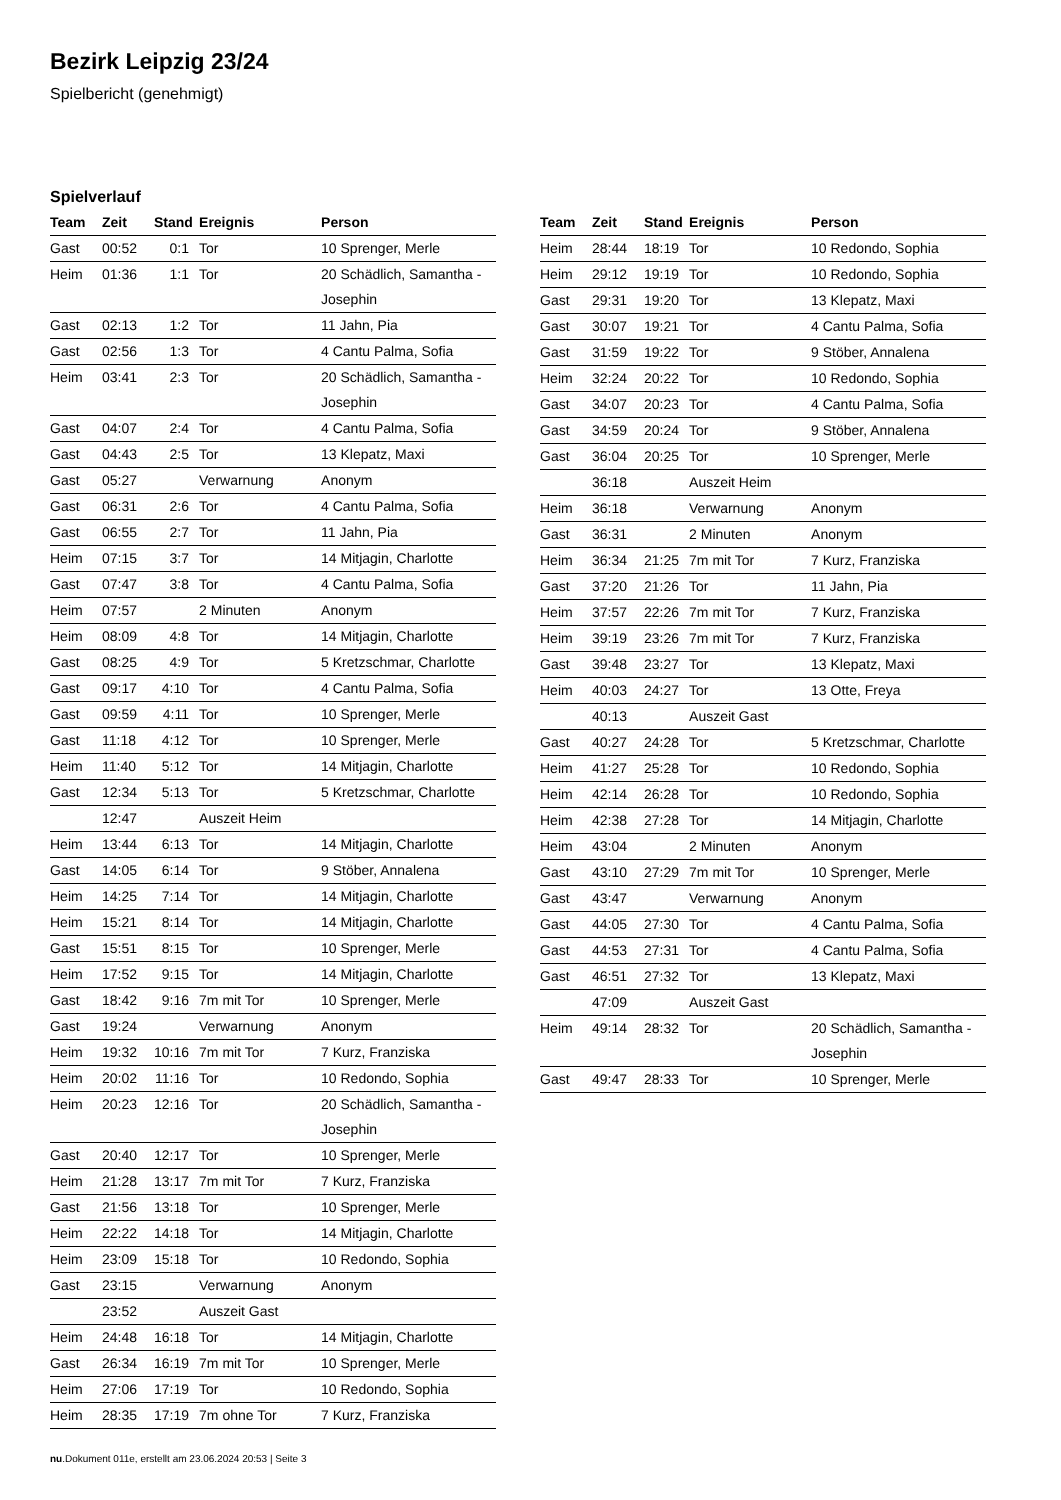Bezirk Leipzig 23/24
Spielbericht (genehmigt)
Spielverlauf
| Team | Zeit | Stand | Ereignis | Person |
| --- | --- | --- | --- | --- |
| Gast | 00:52 | 0:1 | Tor | 10 Sprenger, Merle |
| Heim | 01:36 | 1:1 | Tor | 20 Schädlich, Samantha - Josephin |
| Gast | 02:13 | 1:2 | Tor | 11 Jahn, Pia |
| Gast | 02:56 | 1:3 | Tor | 4 Cantu Palma, Sofia |
| Heim | 03:41 | 2:3 | Tor | 20 Schädlich, Samantha - Josephin |
| Gast | 04:07 | 2:4 | Tor | 4 Cantu Palma, Sofia |
| Gast | 04:43 | 2:5 | Tor | 13 Klepatz, Maxi |
| Gast | 05:27 | | Verwarnung | Anonym |
| Gast | 06:31 | 2:6 | Tor | 4 Cantu Palma, Sofia |
| Gast | 06:55 | 2:7 | Tor | 11 Jahn, Pia |
| Heim | 07:15 | 3:7 | Tor | 14 Mitjagin, Charlotte |
| Gast | 07:47 | 3:8 | Tor | 4 Cantu Palma, Sofia |
| Heim | 07:57 | | 2 Minuten | Anonym |
| Heim | 08:09 | 4:8 | Tor | 14 Mitjagin, Charlotte |
| Gast | 08:25 | 4:9 | Tor | 5 Kretzschmar, Charlotte |
| Gast | 09:17 | 4:10 | Tor | 4 Cantu Palma, Sofia |
| Gast | 09:59 | 4:11 | Tor | 10 Sprenger, Merle |
| Gast | 11:18 | 4:12 | Tor | 10 Sprenger, Merle |
| Heim | 11:40 | 5:12 | Tor | 14 Mitjagin, Charlotte |
| Gast | 12:34 | 5:13 | Tor | 5 Kretzschmar, Charlotte |
| | 12:47 | | Auszeit Heim | |
| Heim | 13:44 | 6:13 | Tor | 14 Mitjagin, Charlotte |
| Gast | 14:05 | 6:14 | Tor | 9 Stöber, Annalena |
| Heim | 14:25 | 7:14 | Tor | 14 Mitjagin, Charlotte |
| Heim | 15:21 | 8:14 | Tor | 14 Mitjagin, Charlotte |
| Gast | 15:51 | 8:15 | Tor | 10 Sprenger, Merle |
| Heim | 17:52 | 9:15 | Tor | 14 Mitjagin, Charlotte |
| Gast | 18:42 | 9:16 | 7m mit Tor | 10 Sprenger, Merle |
| Gast | 19:24 | | Verwarnung | Anonym |
| Heim | 19:32 | 10:16 | 7m mit Tor | 7 Kurz, Franziska |
| Heim | 20:02 | 11:16 | Tor | 10 Redondo, Sophia |
| Heim | 20:23 | 12:16 | Tor | 20 Schädlich, Samantha - Josephin |
| Gast | 20:40 | 12:17 | Tor | 10 Sprenger, Merle |
| Heim | 21:28 | 13:17 | 7m mit Tor | 7 Kurz, Franziska |
| Gast | 21:56 | 13:18 | Tor | 10 Sprenger, Merle |
| Heim | 22:22 | 14:18 | Tor | 14 Mitjagin, Charlotte |
| Heim | 23:09 | 15:18 | Tor | 10 Redondo, Sophia |
| Gast | 23:15 | | Verwarnung | Anonym |
| | 23:52 | | Auszeit Gast | |
| Heim | 24:48 | 16:18 | Tor | 14 Mitjagin, Charlotte |
| Gast | 26:34 | 16:19 | 7m mit Tor | 10 Sprenger, Merle |
| Heim | 27:06 | 17:19 | Tor | 10 Redondo, Sophia |
| Heim | 28:35 | 17:19 | 7m ohne Tor | 7 Kurz, Franziska |
| Team | Zeit | Stand | Ereignis | Person |
| --- | --- | --- | --- | --- |
| Heim | 28:44 | 18:19 | Tor | 10 Redondo, Sophia |
| Heim | 29:12 | 19:19 | Tor | 10 Redondo, Sophia |
| Gast | 29:31 | 19:20 | Tor | 13 Klepatz, Maxi |
| Gast | 30:07 | 19:21 | Tor | 4 Cantu Palma, Sofia |
| Gast | 31:59 | 19:22 | Tor | 9 Stöber, Annalena |
| Heim | 32:24 | 20:22 | Tor | 10 Redondo, Sophia |
| Gast | 34:07 | 20:23 | Tor | 4 Cantu Palma, Sofia |
| Gast | 34:59 | 20:24 | Tor | 9 Stöber, Annalena |
| Gast | 36:04 | 20:25 | Tor | 10 Sprenger, Merle |
| | 36:18 | | Auszeit Heim | |
| Heim | 36:18 | | Verwarnung | Anonym |
| Gast | 36:31 | | 2 Minuten | Anonym |
| Heim | 36:34 | 21:25 | 7m mit Tor | 7 Kurz, Franziska |
| Gast | 37:20 | 21:26 | Tor | 11 Jahn, Pia |
| Heim | 37:57 | 22:26 | 7m mit Tor | 7 Kurz, Franziska |
| Heim | 39:19 | 23:26 | 7m mit Tor | 7 Kurz, Franziska |
| Gast | 39:48 | 23:27 | Tor | 13 Klepatz, Maxi |
| Heim | 40:03 | 24:27 | Tor | 13 Otte, Freya |
| | 40:13 | | Auszeit Gast | |
| Gast | 40:27 | 24:28 | Tor | 5 Kretzschmar, Charlotte |
| Heim | 41:27 | 25:28 | Tor | 10 Redondo, Sophia |
| Heim | 42:14 | 26:28 | Tor | 10 Redondo, Sophia |
| Heim | 42:38 | 27:28 | Tor | 14 Mitjagin, Charlotte |
| Heim | 43:04 | | 2 Minuten | Anonym |
| Gast | 43:10 | 27:29 | 7m mit Tor | 10 Sprenger, Merle |
| Gast | 43:47 | | Verwarnung | Anonym |
| Gast | 44:05 | 27:30 | Tor | 4 Cantu Palma, Sofia |
| Gast | 44:53 | 27:31 | Tor | 4 Cantu Palma, Sofia |
| Gast | 46:51 | 27:32 | Tor | 13 Klepatz, Maxi |
| | 47:09 | | Auszeit Gast | |
| Heim | 49:14 | 28:32 | Tor | 20 Schädlich, Samantha - Josephin |
| Gast | 49:47 | 28:33 | Tor | 10 Sprenger, Merle |
nu.Dokument 011e, erstellt am 23.06.2024 20:53 | Seite 3